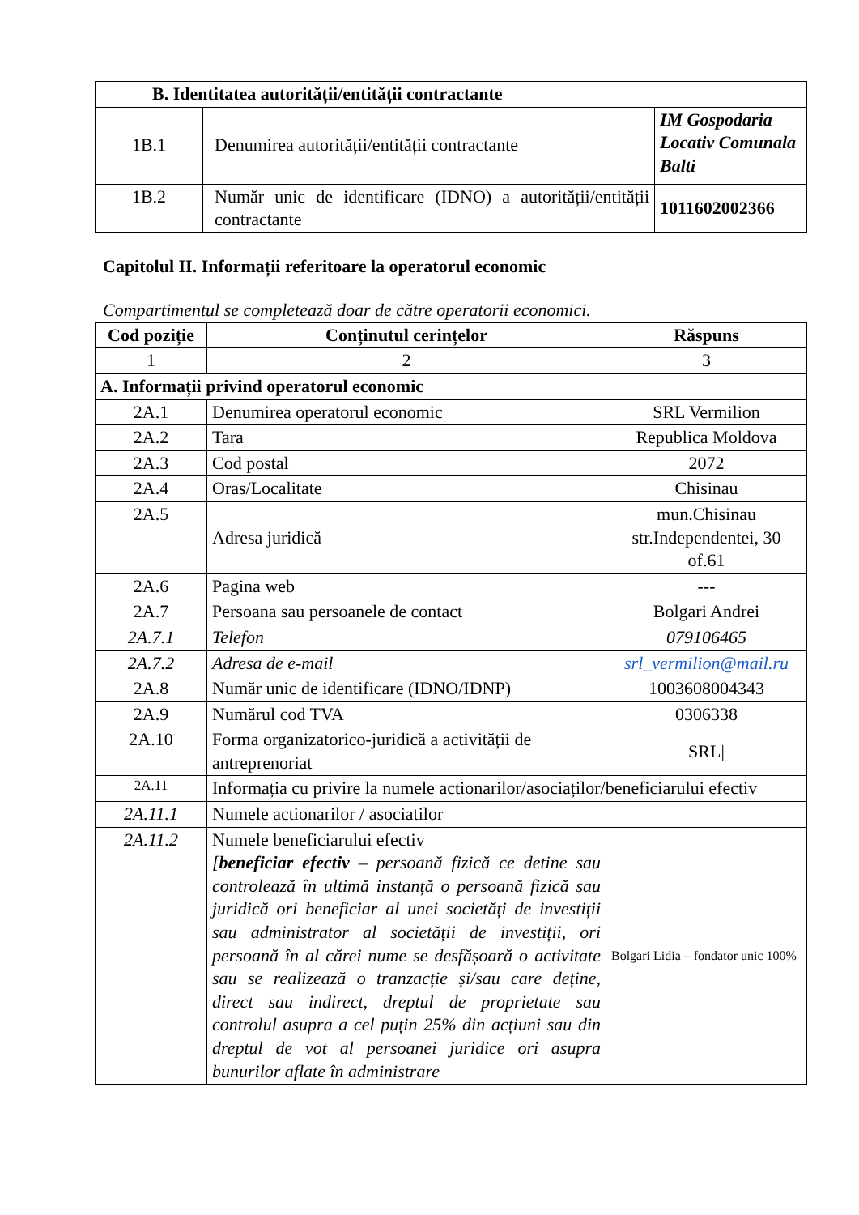| B. Identitatea autorității/entității contractante | | |
| --- | --- | --- |
| 1B.1 | Denumirea autorității/entității contractante | IM Gospodaria Locativ Comunala Balti |
| 1B.2 | Număr unic de identificare (IDNO) a autorității/entității contractante | 1011602002366 |
Capitolul II. Informații referitoare la operatorul economic
Compartimentul se completează doar de către operatorii economici.
| Cod poziție | Conținutul cerințelor | Răspuns |
| --- | --- | --- |
| 1 | 2 | 3 |
| A. Informații privind operatorul economic | | |
| 2A.1 | Denumirea operatorul economic | SRL Vermilion |
| 2A.2 | Tara | Republica Moldova |
| 2A.3 | Cod postal | 2072 |
| 2A.4 | Oras/Localitate | Chisinau |
| 2A.5 | Adresa juridică | mun.Chisinau str.Independentei, 30 of.61 |
| 2A.6 | Pagina web | --- |
| 2A.7 | Persoana sau persoanele de contact | Bolgari Andrei |
| 2A.7.1 | Telefon | 079106465 |
| 2A.7.2 | Adresa de e-mail | srl_vermilion@mail.ru |
| 2A.8 | Număr unic de identificare (IDNO/IDNP) | 1003608004343 |
| 2A.9 | Numărul cod TVA | 0306338 |
| 2A.10 | Forma organizatorico-juridică a activității de antreprenoriat | SRL/ |
| 2A.11 | Informația cu privire la numele actionarilor/asociaților/beneficiarului efectiv | |
| 2A.11.1 | Numele actionarilor / asociatilor | |
| 2A.11.2 | Numele beneficiarului efectiv [ beneficiar efectiv – persoană fizică ce detine sau controlează în ultimă instanță o persoană fizică sau juridică ori beneficiar al unei societăți de investiții sau administrator al societății de investiții, ori persoană în al cărei nume se desfășoară o activitate sau se realizează o tranzacție și/sau care deține, direct sau indirect, dreptul de proprietate sau controlul asupra a cel puțin 25% din acțiuni sau din dreptul de vot al persoanei juridice ori asupra bunurilor aflate în administrare | Bolgari Lidia – fondator unic 100% |